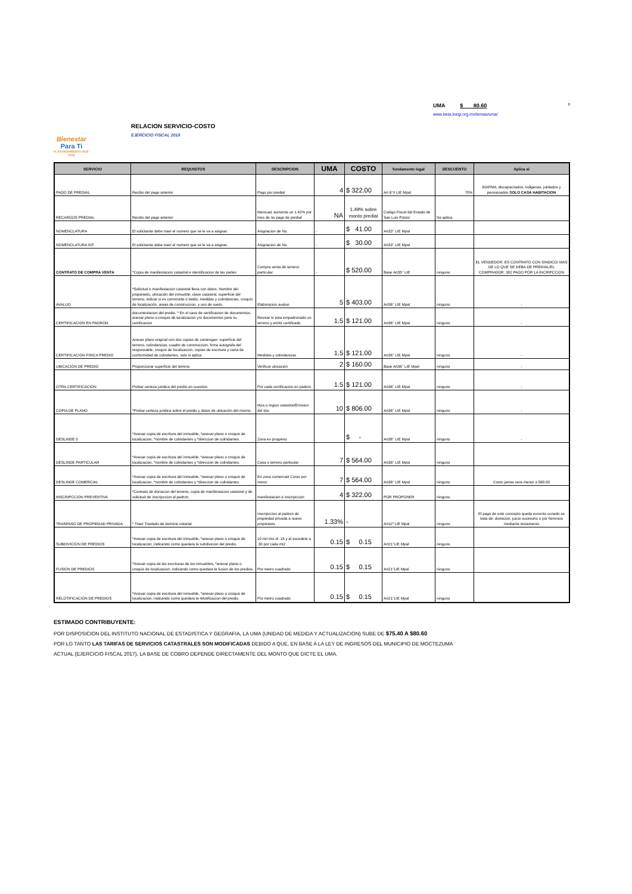Bienestar
Para Ti
H. AYUNTAMIENTO 2015-2018
RELACION SERVICIO-COSTO
EJERCICIO FISCAL 2018
UMA $ 80.60 0
www.beta.inegi.org.mx/temas/uma/
| SERVICIO | REQUISITOS | DESCRIPCION | UMA | COSTO | fundamento legal | DESCUENTO | Aplica sí |
| --- | --- | --- | --- | --- | --- | --- | --- |
| PAGO DE PREDIAL | Recibo del pago anterior | Pago por predial | 4 | $ 322.00 | Art 6°II LIE Mpal | 70% | INAPAM, discapacitados, indigenas, jubilados y pensionados SOLO CASA HABITACION |
| RECARGOS PREDIAL | Recibo del pago anterior | Mensual, aumenta un 1.42% por mes de no pago de predial | NA | 1.49% sobre monto predial | Codigo Fiscal del Estado de San Luis Potosí | No aplica | |
| NOMENCLATURA | El solicitante debe traer el numero que se le va a asignar. | Asignacion de No. | - | $ 41.00 | Art33° LIE Mpal | | |
| NOMENCLATURA INT | El solicitante debe traer el numero que se le va a asignar. | Asignacion de No. | - | $ 30.00 | Art33° LIE Mpal | | |
| CONTRATO DE COMPRA VENTA | *Copia de manifestacion catastral e identificacion de las partes | Compra venta de terreno particular | - | $ 520.00 | Base Art35° LIE | ninguno | EL VENDEDOR: ES CONTRATO CON SINDICO/ MAS DE LO QUE SE DEBA DE PREDIAL/EL COMPRADOR: 302 PAGO POR LA INCRIPCCION |
| AVALUO | *Solicitud o manifestacion catastral llena con datos: Nombre del propietario, ubicación del inmueble, clave catastral, superficie del terreno, indicar si es construido o baldo, medidas y colindancias, croquis de localización, areas de construccion, y uso de suelo. | Elaboracion avaluo | 5 | $ 403.00 | Art36° LIE Mpal | ninguno | - |
| CERTIFICACION EN PADRON | documentacion del predio. * En el caso de certificacion de documentos, anexar plano o croquis de localizacion y/o documentos para su certificacion | Revisar si esta empadronado un terreno y emitir certificado | 1.5 | $ 121.00 | Art36° LIE Mpal | ninguno | - |
| CERTIFICACION FISICA PREDIO | Anexar plano original con dos copias de contengan: superficie del terreno, colindancias, cuadro de construccion, firma autografa del responsable, croquis de localizacion, copias de escritura y carta de conformidad de colindantes, solo si aplica | Medidas y colindancias | 1.5 | $ 121.00 | Art36° LIE Mpal | ninguno | - |
| UBICACIÓN DE PREDIO | Proporcionar superficie del terreno | Verificar ubicación | 2 | $ 160.00 | Base Art36° LIE Mpal | ninguno | - |
| OTRA CERTIFICACION | Probar certeza juridica del predio en cuestion | Por cada certificacion en padron | 1.5 | $ 121.00 | Art36° LIE Mpal | ninguno | - |
| COPIA DE PLANO | *Probar certeza juridica sobre el predio y datos de ubicación del mismo. | Mza o region catastral/Emision del doc | 10 | $ 806.00 | Art36° LIE Mpal | ninguno | - |
| DESLINDE 0 | *Anexar copia de escritura del inmueble, *anexar plano o croquis de localizacion, *nombre de colindantes y *direccion de colindantes. | Zona en progreso | | $ - | Art36° LIE Mpal | ninguno | - |
| DESLINDE PARTICULAR | *Anexar copia de escritura del inmueble, *anexar plano o croquis de localizacion, *nombre de colindantes y *direccion de colindantes. | Casa o terreno particular | 7 | $ 564.00 | Art36° LIE Mpal | ninguno | |
| DESLINDE COMERCIAL | *Anexar copia de escritura del inmueble, *anexar plano o croquis de localizacion, *nombre de colindantes y *direccion de colindantes. | En zona comercial/ Costo por metro | 7 | $ 564.00 | Art36° LIE Mpal | ninguno | Costo jamas sera menor a 560.00 |
| INSCRIPCCION PREVENTIVA | *Contrato de donacion del terreno, copia de manifestacion catastral y de solicitud de inscripccion al padron. | manifestacion e inscripccion | 4 | $ 322.00 | POR PROPONER | ninguno | |
| TRASPASO DE PROPIEDAD PRIVADA | * Traer Traslado de dominio notarial | inscripccion al padron de propiedad privada a nuevo propietario | 1.33% | - | Art11º LIE Mpal | ninguno | El pago de este concepto queda excento cunado se trata de: donacion, juicio sucesorio o por herencia mediante testamento |
| SUBDIVICION DE PREDIOS | *Anexar copia de escritura del inmueble, *anexar plano o croquis de localizacion, indicando como quedara la subdivicion del predio. | 10 mil mts el .15 y el excedete a .30 por cada mt2 | 0.15 | $ 0.15 | Art21°LIE Mpal | ninguno | |
| FUSION DE PREDIOS | *Anexar copia de las escrituras de los inmuebles, *anexar plano o croquis de localizacion, indicando como quedara la fusion de los predios. | Por metro cuadrado | 0.15 | $ 0.15 | Art21°LIE Mpal | ninguno | |
| RELOTIFICACION DE PREDIOS | *Anexar copia de escritura del inmueble, *anexar plano o croquis de localizacion, indicando como quedara la relotificacion del predio. | Por metro cuadrado | 0.15 | $ 0.15 | Art21°LIE Mpal | ninguno | |
ESTIMADO CONTRIBUYENTE:
POR DISPOSICION DEL INSTITUTO NACIONAL DE ESTADISTICA Y GEGRAFIA, LA UMA (UNIDAD DE MEDIDA Y ACTUALIZACION) SUBE DE $75.40 A $80.60
POR LO TANTO LAS TARIFAS DE SERVICIOS CATASTRALES SON MODIFICADAS DEBIDO A QUE, EN BASE A LA LEY DE INGRESOS DEL MUNICIPIO DE MOCTEZUMA
ACTUAL (EJERCICIO FISCAL 2017), LA BASE DE COBRO DEPENDE DIRECTAMENTE DEL MONTO QUE DICTE EL UMA.